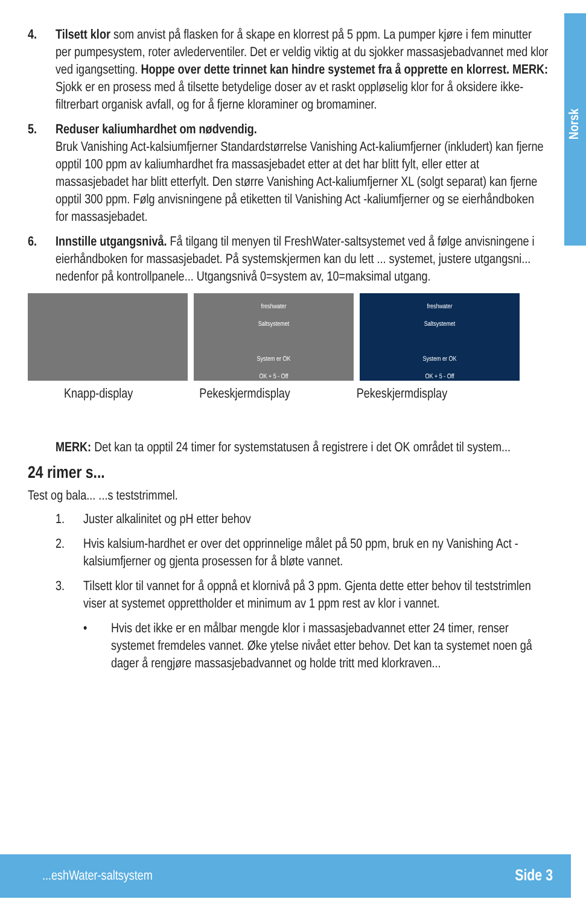Norsk
4. Tilsett klor som anvist på flasken for å skape en klorrest på 5 ppm. La pumper kjøre i fem minutter per pumpesystem, roter avlederventiler. Det er veldig viktig at du sjokker massasjebadvannet med klor ved igangsetting. Hoppe over dette trinnet kan hindre systemet fra å opprette en klorrest. MERK: Sjokk er en prosess med å tilsette betydelige doser av et raskt oppløselig klor for å oksidere ikke-filtrerbart organisk avfall, og for å fjerne kloraminer og bromaminer.
5. Reduser kaliumhardhet om nødvendig.
Bruk Vanishing Act-kalsiumfjerner Standardstørrelse Vanishing Act-kaliumfjerner (inkludert) kan fjerne opptil 100 ppm av kaliumhardhet fra massasjebadet etter at det har blitt fylt, eller etter at massasjebadet har blitt etterfylt. Den større Vanishing Act-kaliumfjerner XL (solgt separat) kan fjerne opptil 300 ppm. Følg anvisningene på etiketten til Vanishing Act -kaliumfjerner og se eierhåndboken for massasjebadet.
6. Innstille utgangsnivå. Få tilgang til menyen til FreshWater-saltsystemet ved å følge anvisningene i eierhåndboken for massasjebadet. På systemskjermen kan du lett ... systemet, justere utgangsni... nedenfor på kontrollpanele... Utgangsnivå 0=system av, 10=maksimal utgang.
freshwater
Saltsystemet
System er OK
OK + 5 - Off
freshwater
Saltsystemet
System er OK
OK + 5 - Off
Knapp-display Pekeskjermdisplay Pekeskjermdisplay
MERK: Det kan ta opptil 24 timer for systemstatusen å registrere i det OK området til system...
24 rimer s...
Test og bala... ...s teststrimmel.
1. Juster alkalinitet og pH etter behov
2. Hvis kalsium-hardhet er over det opprinnelige målet på 50 ppm, bruk en ny Vanishing Act -kalsiumfjerner og gjenta prosessen for å bløte vannet.
3. Tilsett klor til vannet for å oppnå et klornivå på 3 ppm. Gjenta dette etter behov til teststrimlen viser at systemet opprettholder et minimum av 1 ppm rest av klor i vannet.
• Hvis det ikke er en målbar mengde klor i massasjebadvannet etter 24 timer, renser systemet fremdeles vannet. Øke ytelse nivået etter behov. Det kan ta systemet noen gå dager å rengjøre massasjebadvannet og holde tritt med klorkraven...
...eshWater-saltsystem Side 3